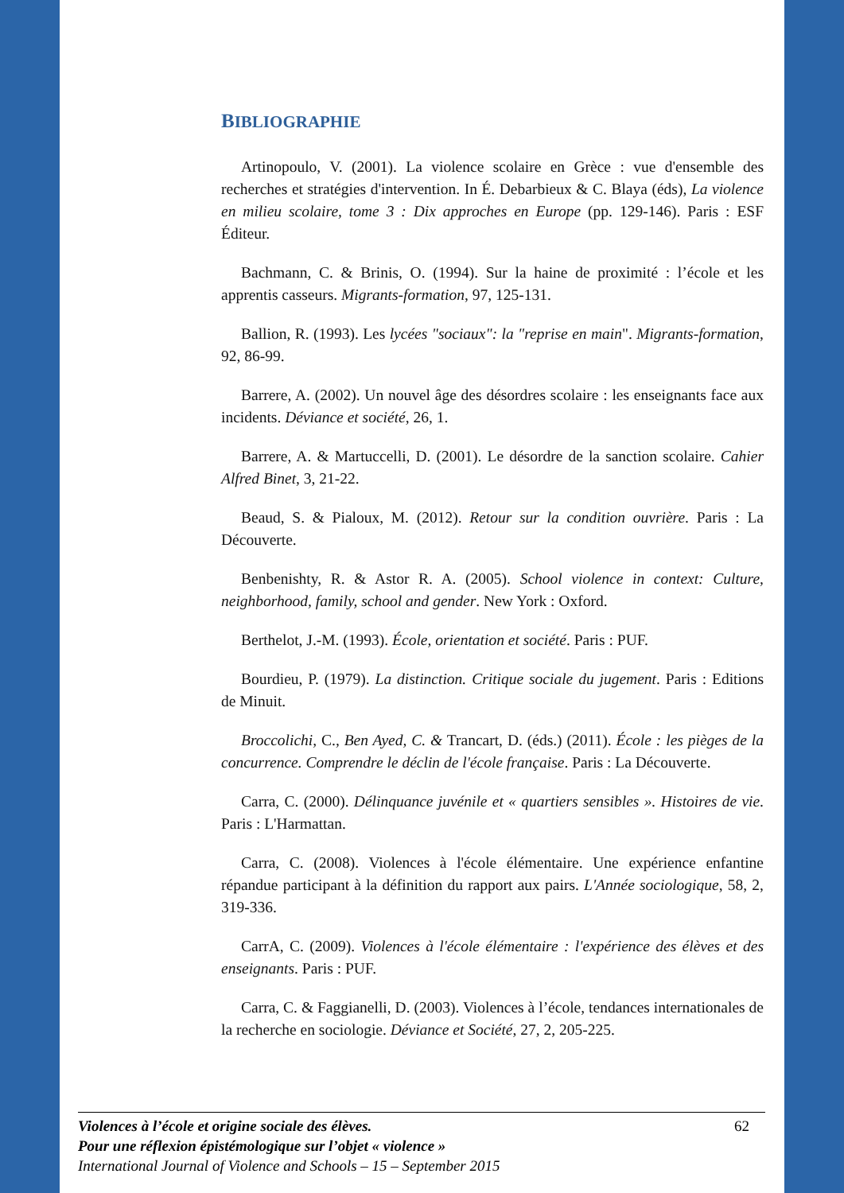BIBLIOGRAPHIE
Artinopoulo, V. (2001). La violence scolaire en Grèce : vue d'ensemble des recherches et stratégies d'intervention. In É. Debarbieux & C. Blaya (éds), La violence en milieu scolaire, tome 3 : Dix approches en Europe (pp. 129-146). Paris : ESF Éditeur.
Bachmann, C. & Brinis, O. (1994). Sur la haine de proximité : l’école et les apprentis casseurs. Migrants-formation, 97, 125-131.
Ballion, R. (1993). Les lycées "sociaux": la "reprise en main". Migrants-formation, 92, 86-99.
Barrere, A. (2002). Un nouvel âge des désordres scolaire : les enseignants face aux incidents. Déviance et société, 26, 1.
Barrere, A. & Martuccelli, D. (2001). Le désordre de la sanction scolaire. Cahier Alfred Binet, 3, 21-22.
Beaud, S. & Pialoux, M. (2012). Retour sur la condition ouvrière. Paris : La Découverte.
Benbenishty, R. & Astor R. A. (2005). School violence in context: Culture, neighborhood, family, school and gender. New York : Oxford.
Berthelot, J.-M. (1993). École, orientation et société. Paris : PUF.
Bourdieu, P. (1979). La distinction. Critique sociale du jugement. Paris : Editions de Minuit.
Broccolichi, C., Ben Ayed, C. & Trancart, D. (éds.) (2011). École : les pièges de la concurrence. Comprendre le déclin de l'école française. Paris : La Découverte.
Carra, C. (2000). Délinquance juvénile et « quartiers sensibles ». Histoires de vie. Paris : L'Harmattan.
Carra, C. (2008). Violences à l'école élémentaire. Une expérience enfantine répandue participant à la définition du rapport aux pairs. L'Année sociologique, 58, 2, 319-336.
CarrA, C. (2009). Violences à l'école élémentaire : l'expérience des élèves et des enseignants. Paris : PUF.
Carra, C. & Faggianelli, D. (2003). Violences à l’école, tendances internationales de la recherche en sociologie. Déviance et Société, 27, 2, 205-225.
62 Violences à l’école et origine sociale des élèves.
Pour une réflexion épistémologique sur l’objet « violence »
International Journal of Violence and Schools – 15 – September 2015